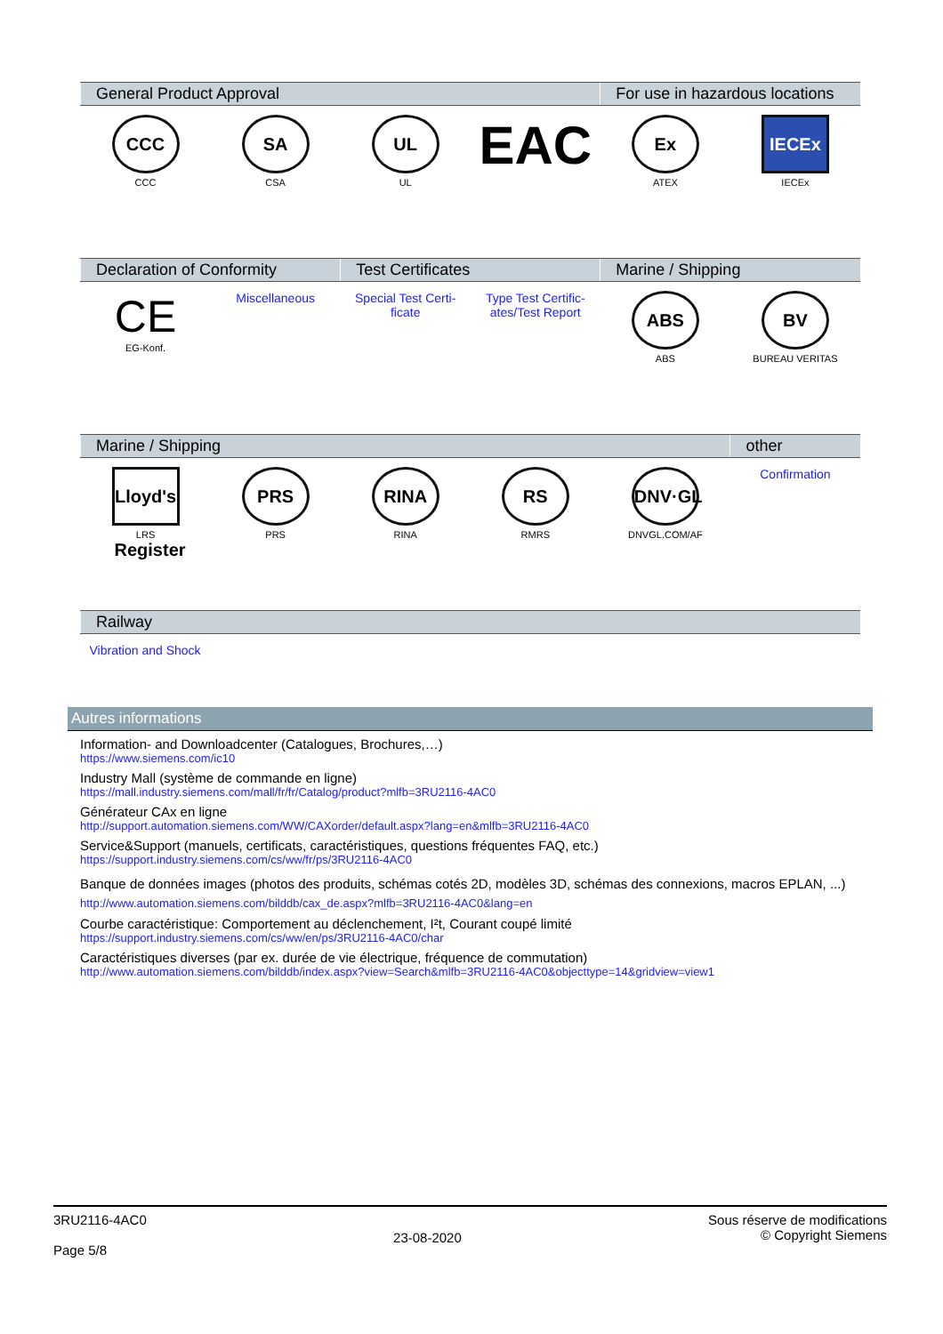| General Product Approval | | | | For use in hazardous locations | |
| --- | --- | --- | --- | --- | --- |
| CCC CCC | SA CSA | UL UL | EAC | Ex ATEX | IECEx IECEx |
| Declaration of Conformity | | Test Certificates | | Marine / Shipping | |
| --- | --- | --- | --- | --- | --- |
| CE EG-Konf. | Miscellaneous | Special Test Certi- ficate | Type Test Certific- ates/Test Report | ABS ABS | BV BUREAU VERITAS |
| Marine / Shipping | | | | | other |
| --- | --- | --- | --- | --- | --- |
| Lloyd's Register LRS | PRS PRS | RINA RINA | RS RMRS | DNV·GL DNVGL.COM/AF | Confirmation |
| Railway |
| --- |
| Vibration and Shock |
Autres informations
Information- and Downloadcenter (Catalogues, Brochures,…)
https://www.siemens.com/ic10
Industry Mall (système de commande en ligne)
https://mall.industry.siemens.com/mall/fr/fr/Catalog/product?mlfb=3RU2116-4AC0
Générateur CAx en ligne
http://support.automation.siemens.com/WW/CAXorder/default.aspx?lang=en&mlfb=3RU2116-4AC0
Service&Support (manuels, certificats, caractéristiques, questions fréquentes FAQ, etc.)
https://support.industry.siemens.com/cs/ww/fr/ps/3RU2116-4AC0
Banque de données images (photos des produits, schémas cotés 2D, modèles 3D, schémas des connexions, macros EPLAN, ...)
http://www.automation.siemens.com/bilddb/cax_de.aspx?mlfb=3RU2116-4AC0&lang=en
Courbe caractéristique: Comportement au déclenchement, I²t, Courant coupé limité
https://support.industry.siemens.com/cs/ww/en/ps/3RU2116-4AC0/char
Caractéristiques diverses (par ex. durée de vie électrique, fréquence de commutation)
http://www.automation.siemens.com/bilddb/index.aspx?view=Search&mlfb=3RU2116-4AC0&objecttype=14&gridview=view1
3RU2116-4AC0
Page 5/8
23-08-2020
Sous réserve de modifications
© Copyright Siemens